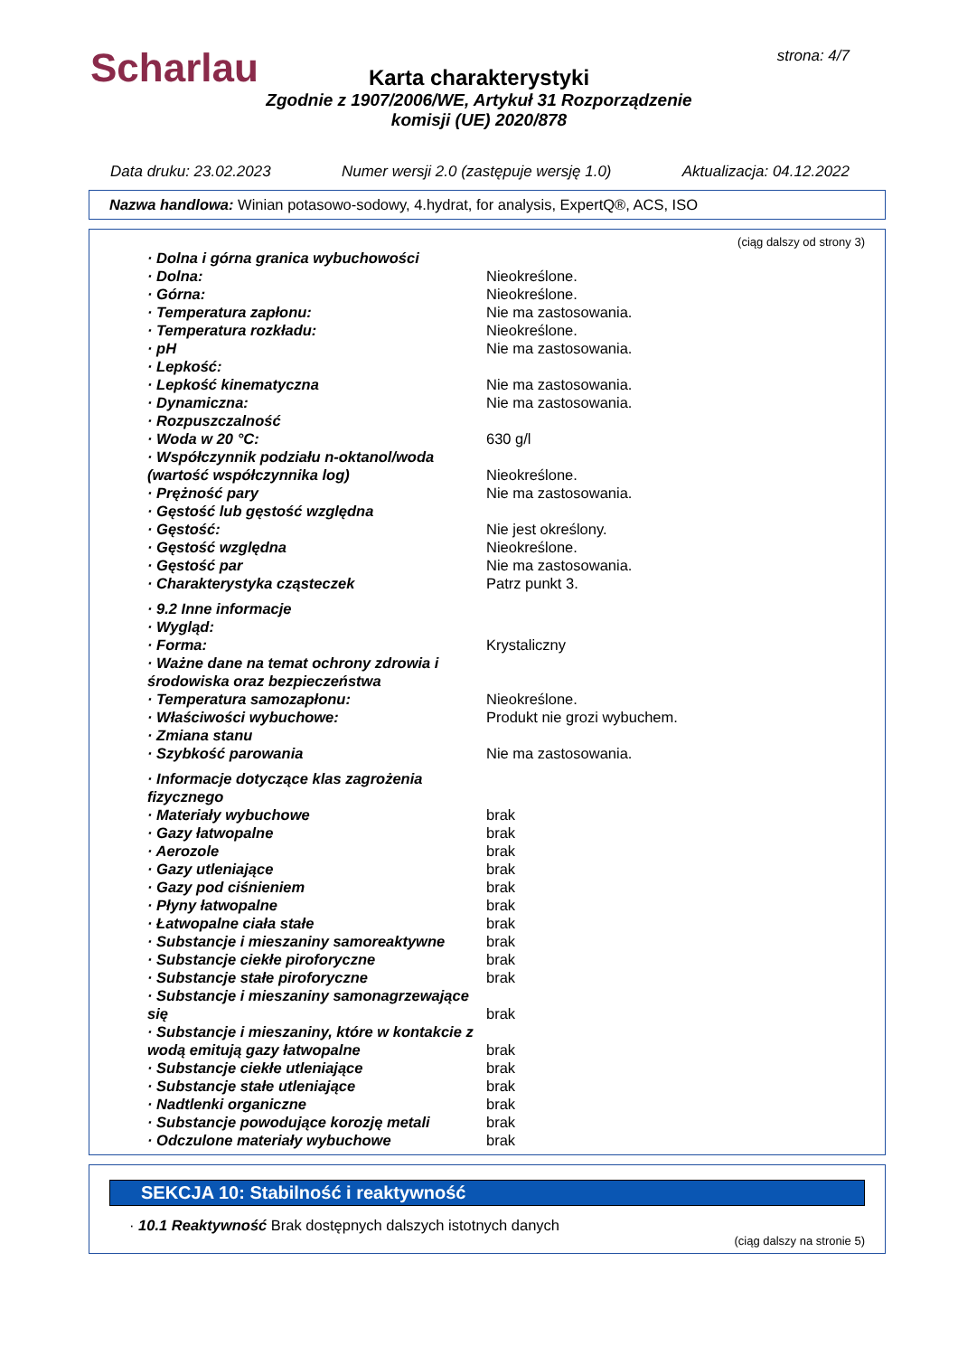Scharlau strona: 4/7
Karta charakterystyki
Zgodnie z 1907/2006/WE, Artykuł 31 Rozporządzenie
komisji (UE) 2020/878
Data druku: 23.02.2023 Numer wersji 2.0 (zastępuje wersję 1.0) Aktualizacja: 04.12.2022
Nazwa handlowa: Winian potasowo-sodowy, 4.hydrat, for analysis, ExpertQ®, ACS, ISO
(ciąg dalszy od strony 3)
| · Dolna i górna granica wybuchowości | |
| · Dolna: | Nieokreślone. |
| · Górna: | Nieokreślone. |
| · Temperatura zapłonu: | Nie ma zastosowania. |
| · Temperatura rozkładu: | Nieokreślone. |
| · pH | Nie ma zastosowania. |
| · Lepkość: | |
| · Lepkość kinematyczna | Nie ma zastosowania. |
| · Dynamiczna: | Nie ma zastosowania. |
| · Rozpuszczalność | |
| · Woda w 20 °C: | 630 g/l |
| · Współczynnik podziału n-oktanol/woda (wartość współczynnika log) | Nieokreślone. |
| · Prężność pary | Nie ma zastosowania. |
| · Gęstość lub gęstość względna | |
| · Gęstość: | Nie jest określony. |
| · Gęstość względna | Nieokreślone. |
| · Gęstość par | Nie ma zastosowania. |
| · Charakterystyka cząsteczek | Patrz punkt 3. |
| · 9.2 Inne informacje | |
| · Wygląd: | |
| · Forma: | Krystaliczny |
| · Ważne dane na temat ochrony zdrowia i środowiska oraz bezpieczeństwa | |
| · Temperatura samozapłonu: | Nieokreślone. |
| · Właściwości wybuchowe: | Produkt nie grozi wybuchem. |
| · Zmiana stanu | |
| · Szybkość parowania | Nie ma zastosowania. |
| · Informacje dotyczące klas zagrożenia fizycznego | |
| · Materiały wybuchowe | brak |
| · Gazy łatwopalne | brak |
| · Aerozole | brak |
| · Gazy utleniające | brak |
| · Gazy pod ciśnieniem | brak |
| · Płyny łatwopalne | brak |
| · Łatwopalne ciała stałe | brak |
| · Substancje i mieszaniny samoreaktywne | brak |
| · Substancje ciekłe piroforyczne | brak |
| · Substancje stałe piroforyczne | brak |
| · Substancje i mieszaniny samonagrzewające się | brak |
| · Substancje i mieszaniny, które w kontakcie z wodą emitują gazy łatwopalne | brak |
| · Substancje ciekłe utleniające | brak |
| · Substancje stałe utleniające | brak |
| · Nadtlenki organiczne | brak |
| · Substancje powodujące korozję metali | brak |
| · Odczulone materiały wybuchowe | brak |
SEKCJA 10: Stabilność i reaktywność
· 10.1 Reaktywność Brak dostępnych dalszych istotnych danych
(ciąg dalszy na stronie 5)